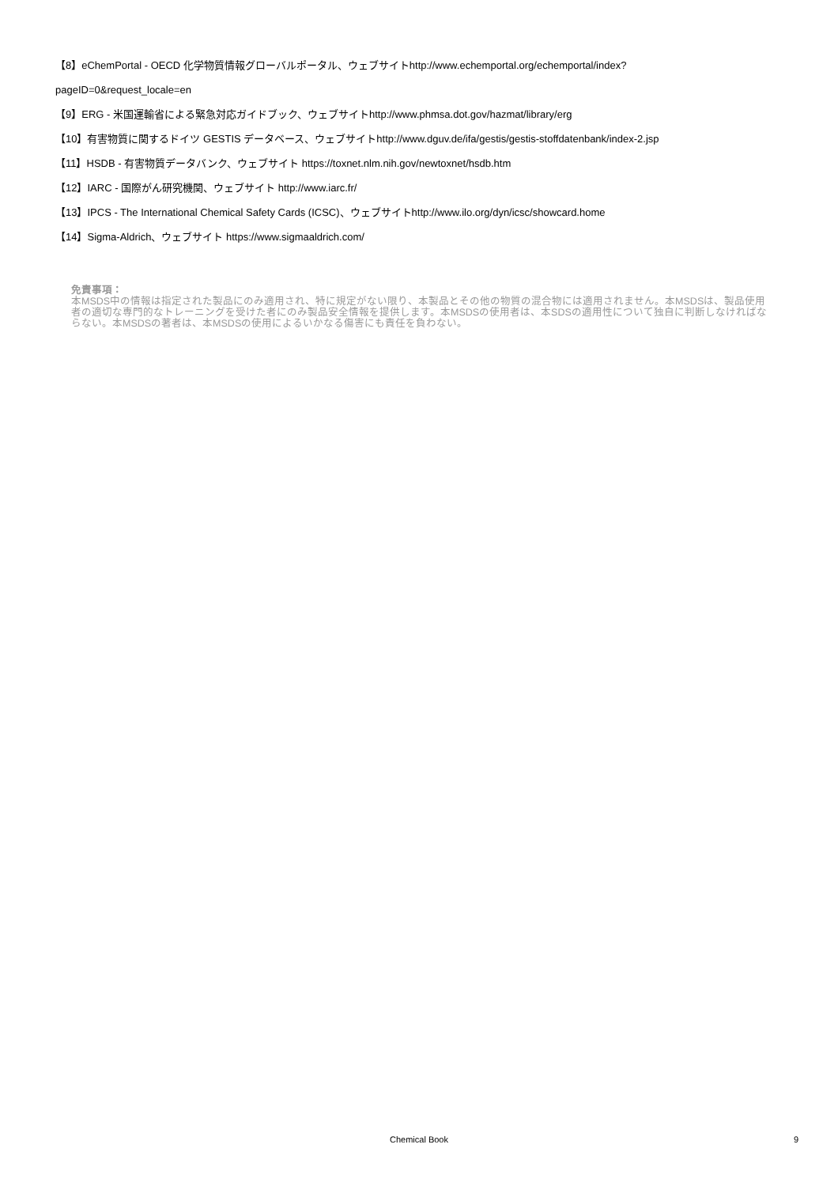【8】eChemPortal - OECD 化学物質情報グローバルポータル、ウェブサイトhttp://www.echemportal.org/echemportal/index?
pageID=0&request_locale=en
【9】ERG - 米国運輸省による緊急対応ガイドブック、ウェブサイトhttp://www.phmsa.dot.gov/hazmat/library/erg
【10】有害物質に関するドイツ GESTIS データベース、ウェブサイトhttp://www.dguv.de/ifa/gestis/gestis-stoffdatenbank/index-2.jsp
【11】HSDB - 有害物質データバンク、ウェブサイト https://toxnet.nlm.nih.gov/newtoxnet/hsdb.htm
【12】IARC - 国際がん研究機関、ウェブサイト http://www.iarc.fr/
【13】IPCS - The International Chemical Safety Cards (ICSC)、ウェブサイトhttp://www.ilo.org/dyn/icsc/showcard.home
【14】Sigma-Aldrich、ウェブサイト https://www.sigmaaldrich.com/
免責事項：
本MSDS中の情報は指定された製品にのみ適用され、特に規定がない限り、本製品とその他の物質の混合物には適用されません。本MSDSは、製品使用者の適切な専門的なトレーニングを受けた者にのみ製品安全情報を提供します。本MSDSの使用者は、本SDSの適用性について独自に判断しなければならない。本MSDSの著者は、本MSDSの使用によるいかなる傷害にも責任を負わない。
Chemical Book
9